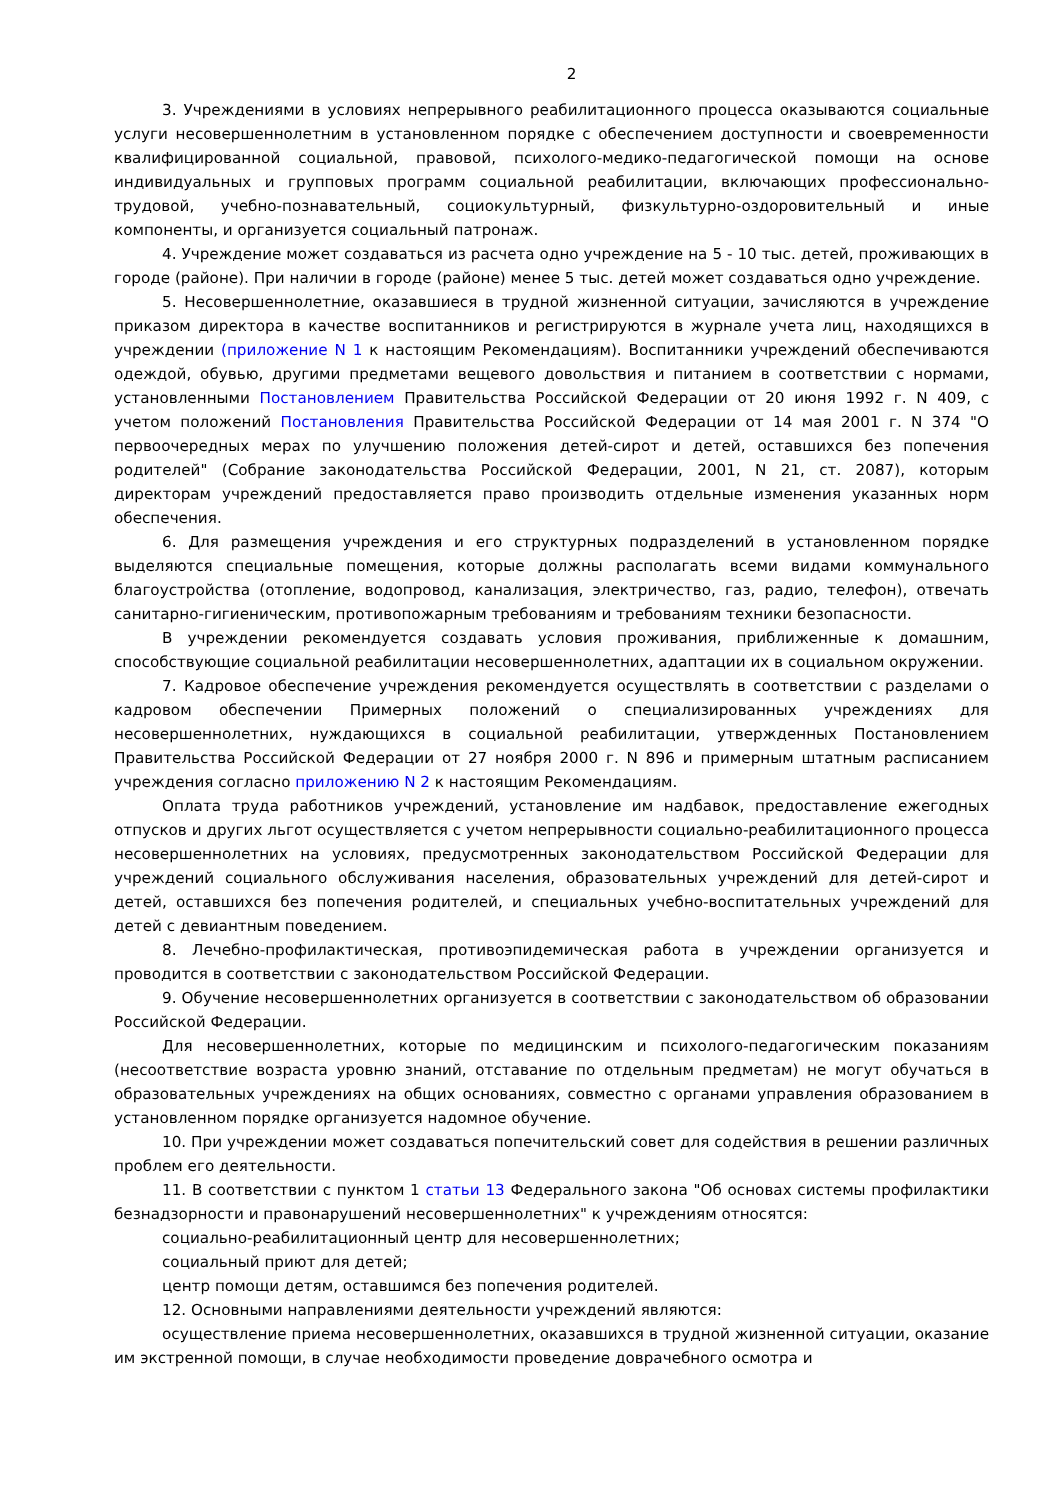2
3. Учреждениями в условиях непрерывного реабилитационного процесса оказываются социальные услуги несовершеннолетним в установленном порядке с обеспечением доступности и своевременности квалифицированной социальной, правовой, психолого-медико-педагогической помощи на основе индивидуальных и групповых программ социальной реабилитации, включающих профессионально-трудовой, учебно-познавательный, социокультурный, физкультурно-оздоровительный и иные компоненты, и организуется социальный патронаж.
4. Учреждение может создаваться из расчета одно учреждение на 5 - 10 тыс. детей, проживающих в городе (районе). При наличии в городе (районе) менее 5 тыс. детей может создаваться одно учреждение.
5. Несовершеннолетние, оказавшиеся в трудной жизненной ситуации, зачисляются в учреждение приказом директора в качестве воспитанников и регистрируются в журнале учета лиц, находящихся в учреждении (приложение N 1 к настоящим Рекомендациям). Воспитанники учреждений обеспечиваются одеждой, обувью, другими предметами вещевого довольствия и питанием в соответствии с нормами, установленными Постановлением Правительства Российской Федерации от 20 июня 1992 г. N 409, с учетом положений Постановления Правительства Российской Федерации от 14 мая 2001 г. N 374 "О первоочередных мерах по улучшению положения детей-сирот и детей, оставшихся без попечения родителей" (Собрание законодательства Российской Федерации, 2001, N 21, ст. 2087), которым директорам учреждений предоставляется право производить отдельные изменения указанных норм обеспечения.
6. Для размещения учреждения и его структурных подразделений в установленном порядке выделяются специальные помещения, которые должны располагать всеми видами коммунального благоустройства (отопление, водопровод, канализация, электричество, газ, радио, телефон), отвечать санитарно-гигиеническим, противопожарным требованиям и требованиям техники безопасности.
В учреждении рекомендуется создавать условия проживания, приближенные к домашним, способствующие социальной реабилитации несовершеннолетних, адаптации их в социальном окружении.
7. Кадровое обеспечение учреждения рекомендуется осуществлять в соответствии с разделами о кадровом обеспечении Примерных положений о специализированных учреждениях для несовершеннолетних, нуждающихся в социальной реабилитации, утвержденных Постановлением Правительства Российской Федерации от 27 ноября 2000 г. N 896 и примерным штатным расписанием учреждения согласно приложению N 2 к настоящим Рекомендациям.
Оплата труда работников учреждений, установление им надбавок, предоставление ежегодных отпусков и других льгот осуществляется с учетом непрерывности социально-реабилитационного процесса несовершеннолетних на условиях, предусмотренных законодательством Российской Федерации для учреждений социального обслуживания населения, образовательных учреждений для детей-сирот и детей, оставшихся без попечения родителей, и специальных учебно-воспитательных учреждений для детей с девиантным поведением.
8. Лечебно-профилактическая, противоэпидемическая работа в учреждении организуется и проводится в соответствии с законодательством Российской Федерации.
9. Обучение несовершеннолетних организуется в соответствии с законодательством об образовании Российской Федерации.
Для несовершеннолетних, которые по медицинским и психолого-педагогическим показаниям (несоответствие возраста уровню знаний, отставание по отдельным предметам) не могут обучаться в образовательных учреждениях на общих основаниях, совместно с органами управления образованием в установленном порядке организуется надомное обучение.
10. При учреждении может создаваться попечительский совет для содействия в решении различных проблем его деятельности.
11. В соответствии с пунктом 1 статьи 13 Федерального закона "Об основах системы профилактики безнадзорности и правонарушений несовершеннолетних" к учреждениям относятся:
социально-реабилитационный центр для несовершеннолетних;
социальный приют для детей;
центр помощи детям, оставшимся без попечения родителей.
12. Основными направлениями деятельности учреждений являются:
осуществление приема несовершеннолетних, оказавшихся в трудной жизненной ситуации, оказание им экстренной помощи, в случае необходимости проведение доврачебного осмотра и